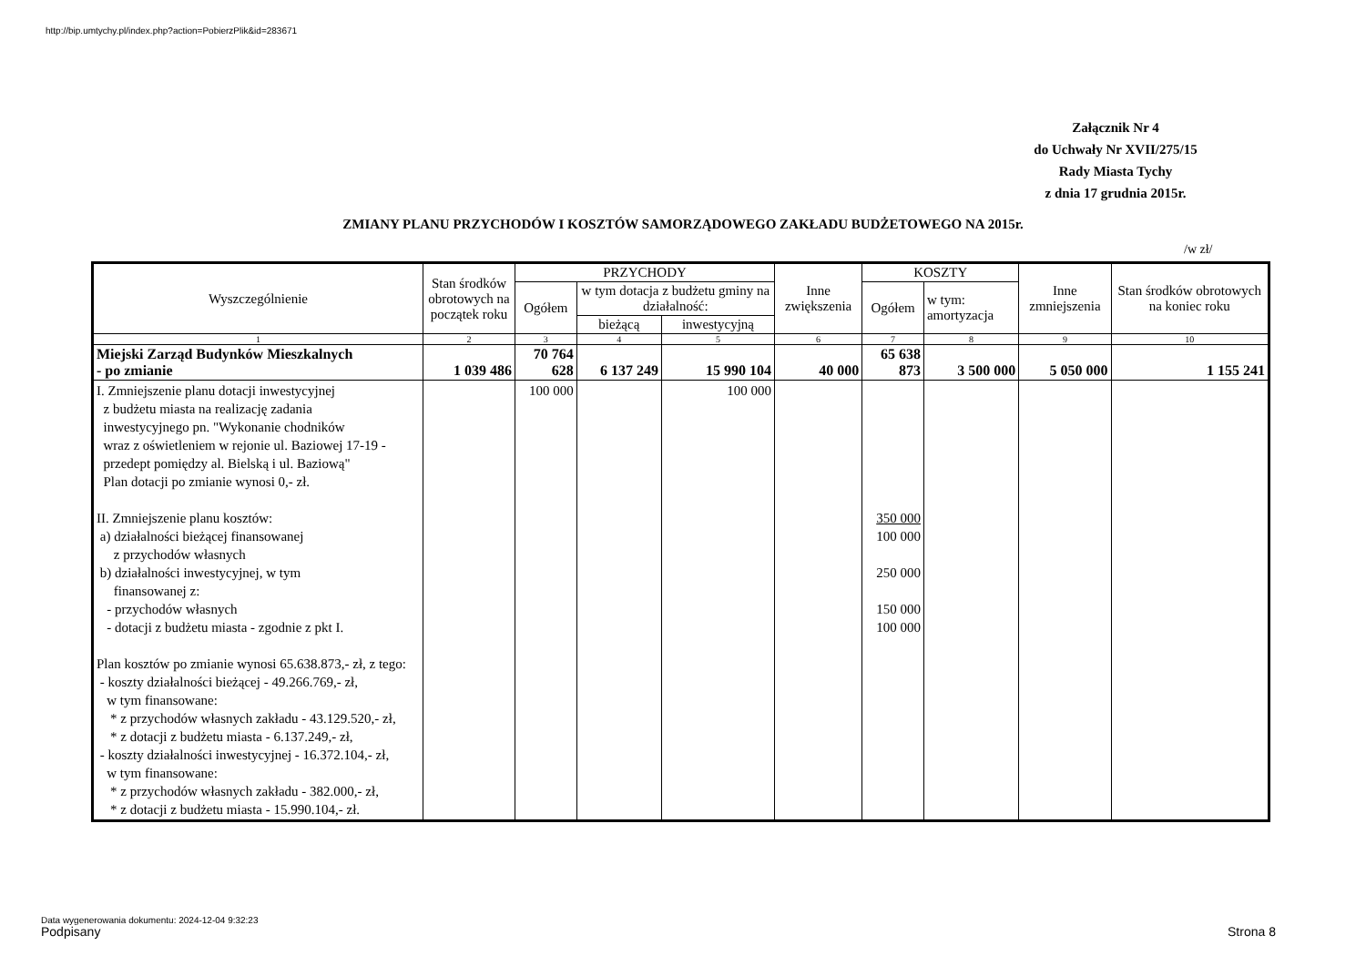http://bip.umtychy.pl/index.php?action=PobierzPlik&id=283671
Załącznik Nr 4
do Uchwały Nr XVII/275/15
Rady Miasta Tychy
z dnia 17 grudnia 2015r.
ZMIANY PLANU PRZYCHODÓW I KOSZTÓW SAMORZĄDOWEGO ZAKŁADU BUDŻETOWEGO NA 2015r.
/w zł/
| Wyszczególnienie | Stan środków obrotowych na początek roku | PRZYCHODY | | | Inne zwiększenia | KOSZTY | | Inne zmniejszenia | Stan środków obrotowych na koniec roku |
| --- | --- | --- | --- | --- | --- | --- | --- | --- | --- |
| | | Ogółem | w tym dotacja z budżetu gminy na działalność: | | | Ogółem | w tym: amortyzacja | | |
| | | | bieżącą | inwestycyjną | | | | | |
| 1 | 2 | 3 | 4 | 5 | 6 | 7 | 8 | 9 | 10 |
| Miejski Zarząd Budynków Mieszkalnych - po zmianie | 1 039 486 | 70 764 628 | 6 137 249 | 15 990 104 | 40 000 | 65 638 873 | 3 500 000 | 5 050 000 | 1 155 241 |
| I. Zmniejszenie planu dotacji inwestycyjnej z budżetu miasta na realizację zadania inwestycyjnego pn. "Wykonanie chodników wraz z oświetleniem w rejonie ul. Baziowej 17-19 - przedept pomiędzy al. Bielską i ul. Baziową" Plan dotacji po zmianie wynosi 0,- zł. II. Zmniejszenie planu kosztów: a) działalności bieżącej finansowanej z przychodów własnych b) działalności inwestycyjnej, w tym finansowanej z: - przychodów własnych - dotacji z budżetu miasta - zgodnie z pkt I. Plan kosztów po zmianie wynosi 65.638.873,- zł, z tego: - koszty działalności bieżącej - 49.266.769,- zł, w tym finansowane: * z przychodów własnych zakładu - 43.129.520,- zł, * z dotacji z budżetu miasta - 6.137.249,- zł, - koszty działalności inwestycyjnej - 16.372.104,- zł, w tym finansowane: * z przychodów własnych zakładu - 382.000,- zł, * z dotacji z budżetu miasta - 15.990.104,- zł. | | 100 000 | | 100 000 | | 350 000 100 000 250 000 150 000 100 000 | | | |
Data wygenerowania dokumentu: 2024-12-04 9:32:23
Podpisany Strona 8